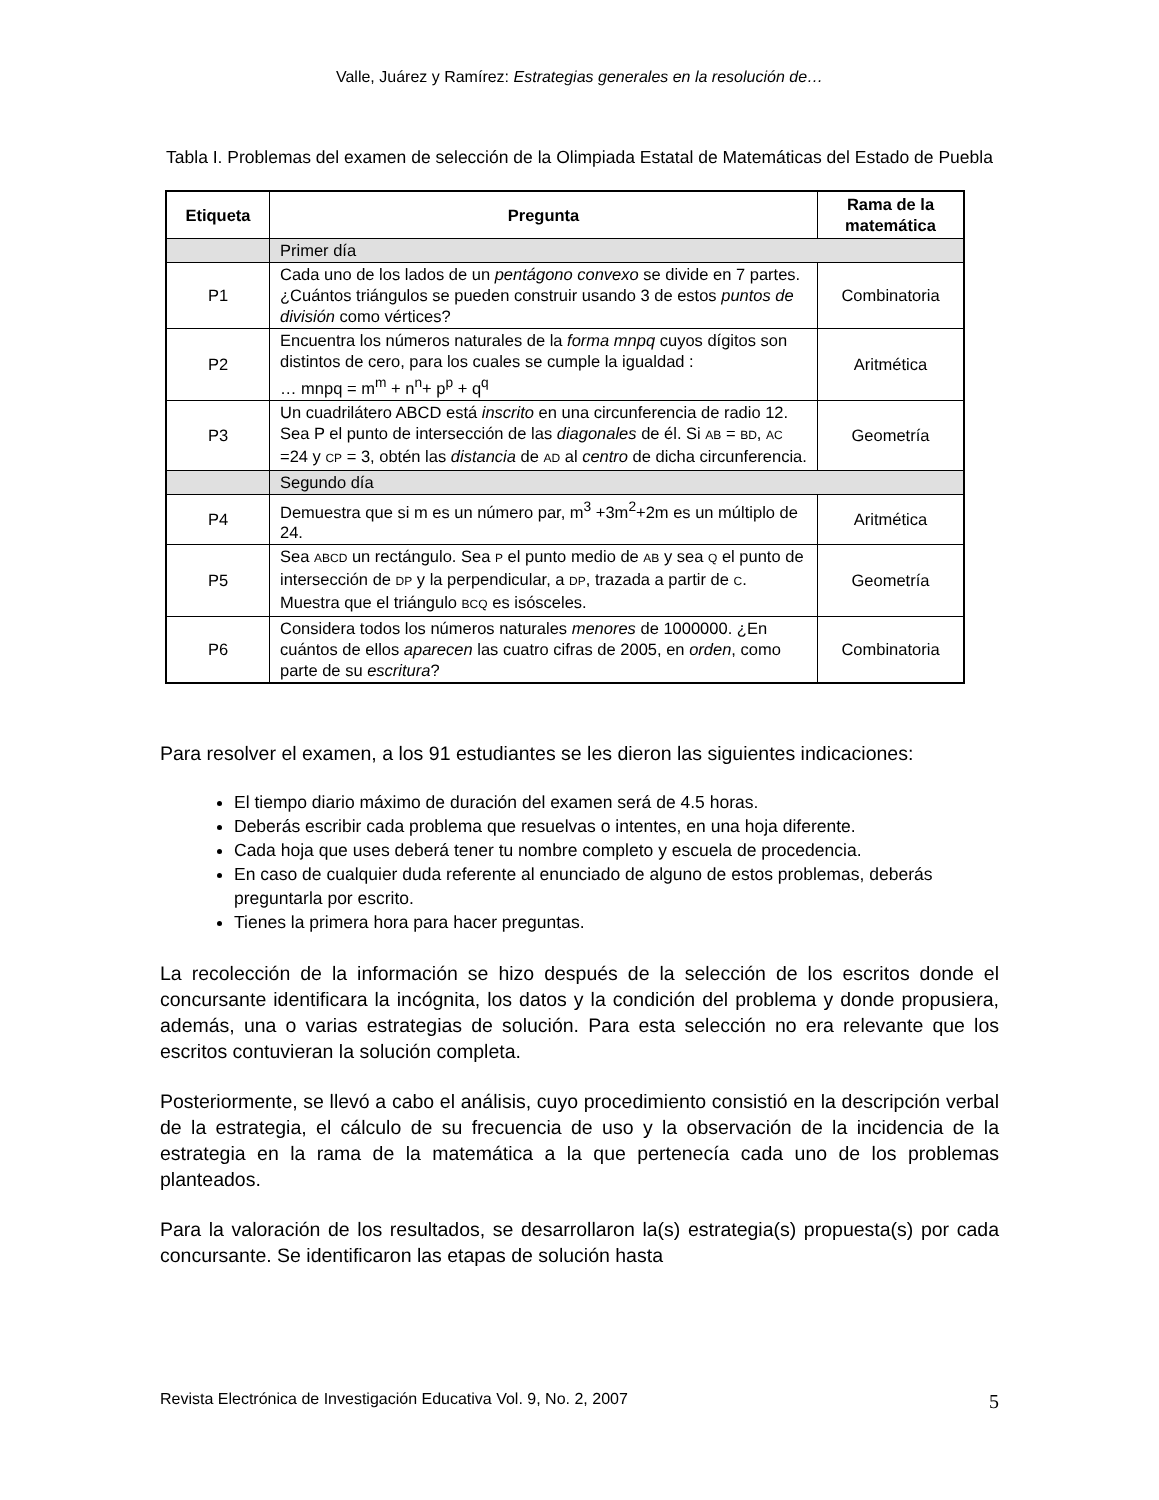Valle, Juárez y Ramírez: Estrategias generales en la resolución de…
Tabla I. Problemas del examen de selección de la Olimpiada Estatal de Matemáticas del Estado de Puebla
| Etiqueta | Pregunta | Rama de la matemática |
| --- | --- | --- |
| | Primer día | |
| P1 | Cada uno de los lados de un pentágono convexo se divide en 7 partes. ¿Cuántos triángulos se pueden construir usando 3 de estos puntos de división como vértices? | Combinatoria |
| P2 | Encuentra los números naturales de la forma mnpq cuyos dígitos son distintos de cero, para los cuales se cumple la igualdad : … mnpq = m<sup>m</sup> + n<sup>n</sup>+ p<sup>p</sup> + q<sup>q</sup> | Aritmética |
| P3 | Un cuadrilátero ABCD está inscrito en una circunferencia de radio 12. Sea P el punto de intersección de las diagonales de él. Si AB = BD , AC =24 y CP = 3, obtén las distancia de AD al centro de dicha circunferencia. | Geometría |
| | Segundo día | |
| P4 | Demuestra que si m es un número par, m<sup>3</sup> +3m<sup>2</sup>+2m es un múltiplo de 24. | Aritmética |
| P5 | Sea ABCD un rectángulo. Sea P el punto medio de AB y sea Q el punto de intersección de DP y la perpendicular, a DP , trazada a partir de C . Muestra que el triángulo BCQ es isósceles. | Geometría |
| P6 | Considera todos los números naturales menores de 1000000. ¿En cuántos de ellos aparecen las cuatro cifras de 2005, en orden , como parte de su escritura ? | Combinatoria |
Para resolver el examen, a los 91 estudiantes se les dieron las siguientes indicaciones:
El tiempo diario máximo de duración del examen será de 4.5 horas.
Deberás escribir cada problema que resuelvas o intentes, en una hoja diferente.
Cada hoja que uses deberá tener tu nombre completo y escuela de procedencia.
En caso de cualquier duda referente al enunciado de alguno de estos problemas, deberás preguntarla por escrito.
Tienes la primera hora para hacer preguntas.
La recolección de la información se hizo después de la selección de los escritos donde el concursante identificara la incógnita, los datos y la condición del problema y donde propusiera, además, una o varias estrategias de solución. Para esta selección no era relevante que los escritos contuvieran la solución completa.
Posteriormente, se llevó a cabo el análisis, cuyo procedimiento consistió en la descripción verbal de la estrategia, el cálculo de su frecuencia de uso y la observación de la incidencia de la estrategia en la rama de la matemática a la que pertenecía cada uno de los problemas planteados.
Para la valoración de los resultados, se desarrollaron la(s) estrategia(s) propuesta(s) por cada concursante. Se identificaron las etapas de solución hasta
Revista Electrónica de Investigación Educativa Vol. 9, No. 2, 2007 5